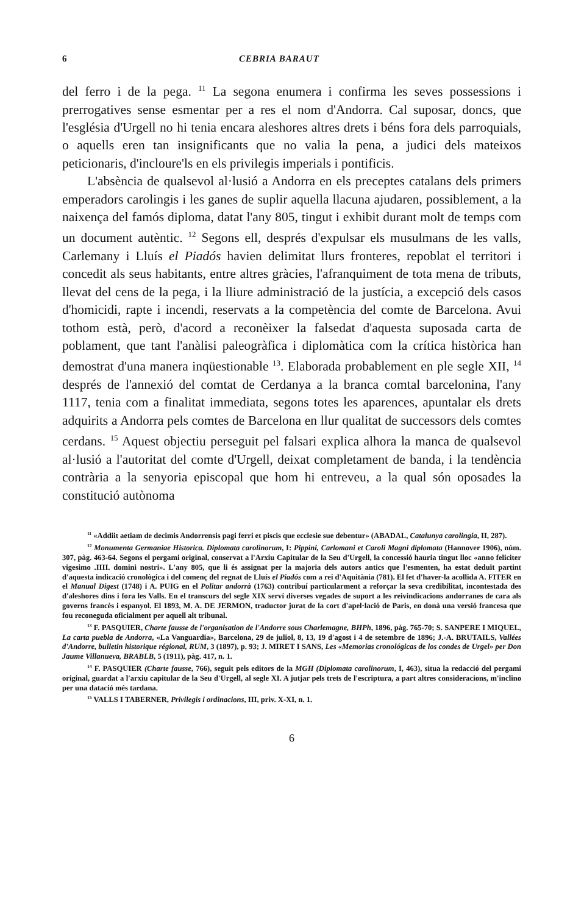6 CEBRIA BARAUT
del ferro i de la pega. <sup>11</sup> La segona enumera i confirma les seves possessions i prerrogatives sense esmentar per a res el nom d'Andorra. Cal suposar, doncs, que l'església d'Urgell no hi tenia encara aleshores altres drets i béns fora dels parroquials, o aquells eren tan insignificants que no valia la pena, a judici dels mateixos peticionaris, d'incloure'ls en els privilegis imperials i pontificis.
L'absència de qualsevol al·lusió a Andorra en els preceptes catalans dels primers emperadors carolingis i les ganes de suplir aquella llacuna ajudaren, possiblement, a la naixença del famós diploma, datat l'any 805, tingut i exhibit durant molt de temps com un document autèntic. <sup>12</sup> Segons ell, després d'expulsar els musulmans de les valls, Carlemany i Lluís el Piadós havien delimitat llurs fronteres, repoblat el territori i concedit als seus habitants, entre altres gràcies, l'afranquiment de tota mena de tributs, llevat del cens de la pega, i la lliure administració de la justícia, a excepció dels casos d'homicidi, rapte i incendi, reservats a la competència del comte de Barcelona. Avui tothom està, però, d'acord a reconèixer la falsedat d'aquesta suposada carta de poblament, que tant l'anàlisi paleogràfica i diplomàtica com la crítica històrica han demostrat d'una manera inqüestionable <sup>13</sup>. Elaborada probablement en ple segle XII, <sup>14</sup> després de l'annexió del comtat de Cerdanya a la branca comtal barcelonina, l'any 1117, tenia com a finalitat immediata, segons totes les aparences, apuntalar els drets adquirits a Andorra pels comtes de Barcelona en llur qualitat de successors dels comtes cerdans. <sup>15</sup> Aquest objectiu perseguit pel falsari explica alhora la manca de qualsevol al·lusió a l'autoritat del comte d'Urgell, deixat completament de banda, i la tendència contrària a la senyoria episcopal que hom hi entreveu, a la qual són oposades la constitució autònoma
<sup>11</sup> «Addiit aetiam de decimis Andorrensis pagi ferri et piscis que ecclesie sue debentur» (ABADAL, Catalunya carolingia, II, 287).
<sup>12</sup> Monumenta Germaniae Historica. Diplomata carolinorum, I: Pippini, Carlomani et Caroli Magni diplomata (Hannover 1906), núm. 307, pàg. 463-64. Segons el pergami original, conservat a l'Arxiu Capitular de la Seu d'Urgell, la concessió hauria tingut lloc «anno feliciter vigesimo .IIII. domini nostri». L'any 805, que li és assignat per la majoria dels autors antics que l'esmenten, ha estat deduït partint d'aquesta indicació cronològica i del començ del regnat de Lluís el Piadós com a rei d'Aquitània (781). El fet d'haver-la acollida A. FITER en el Manual Digest (1748) i A. PUIG en el Politar andorrà (1763) contribuí particularment a reforçar la seva credibilitat, incontestada des d'aleshores dins i fora les Valls. En el transcurs del segle XIX serví diverses vegades de suport a les reivindicacions andorranes de cara als governs francès i espanyol. El 1893, M. A. DE JERMON, traductor jurat de la cort d'apel·lació de Paris, en donà una versió francesa que fou reconeguda oficialment per aquell alt tribunal.
<sup>13</sup> F. PASQUIER, Charte fausse de l'organisation de l'Andorre sous Charlemagne, BHPh, 1896, pàg. 765-70; S. SANPERE I MIQUEL, La carta puebla de Andorra, «La Vanguardia», Barcelona, 29 de juliol, 8, 13, 19 d'agost i 4 de setembre de 1896; J.-A. BRUTAILS, Vallées d'Andorre, bulletin historique régional, RUM, 3 (1897), p. 93; J. MIRET I SANS, Les «Memorias cronológicas de los condes de Urgel» per Don Jaume Villanueva, BRABLB, 5 (1911), pàg. 417, n. 1.
<sup>14</sup> F. PASQUIER (Charte fausse, 766), seguit pels editors de la MGH (Diplomata carolinorum, I, 463), situa la redacció del pergami original, guardat a l'arxiu capitular de la Seu d'Urgell, al segle XI. A jutjar pels trets de l'escriptura, a part altres consideracions, m'inclino per una datació més tardana.
<sup>15</sup> VALLS I TABERNER, Privilegis i ordinacions, III, priv. X-XI, n. 1.
6